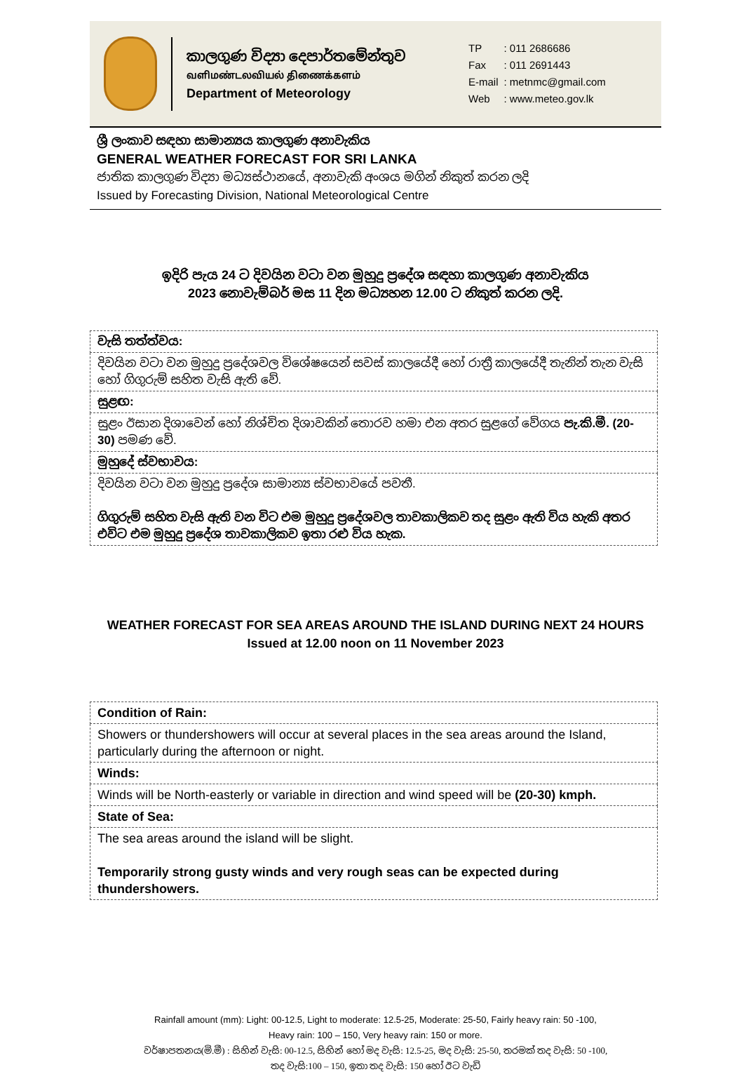කාලගුණ විද්‍යා දෙපාර්තමේන්තුව
வளிமண்டலவியல் திணைக்களம்
Department of Meteorology
| TP | : 011 2686686 |
| Fax | : 011 2691443 |
| E-mail | : metnmc@gmail.com |
| Web | : www.meteo.gov.lk |
ශ්‍රී ලංකාව සඳහා සාමාන්‍යය කාලගුණ අනාවැකිය
GENERAL WEATHER FORECAST FOR SRI LANKA
ජාතික කාලගුණ විද්‍යා මධ්‍යස්ථානයේ, අනාවැකි අංශය මගින් නිකුත් කරන ලදි
Issued by Forecasting Division, National Meteorological Centre
ඉදිරි පැය 24 ට දිවයින වටා වන මුහුදු ප්‍රදේශ සඳහා කාලගුණ අනාවැකිය
2023 නොවැම්බර් මස 11 දින මධ්‍යහන 12.00 ට නිකුත් කරන ලදි.
| වැසි තත්ත්වය: |
| දිවයින වටා වන මුහුදු ප්‍රදේශවල විශේෂයෙන් සවස් කාලයේදී හෝ රාත්‍රී කාලයේදී තැනින් තැන වැසි හෝ ගිගුරුම් සහිත වැසි ඇති වේ. |
| සුළඟ: |
| සුළං ඊසාන දිශාවෙන් හෝ නිශ්චිත දිශාවකින් තොරව හමා එන අතර සුළගේ වේගය පැ.කි.මී. (20-30) පමණ වේ. |
| මුහුදේ ස්වභාවය: |
| දිවයින වටා වන මුහුදු ප්‍රදේශ සාමාන්‍ය ස්වභාවයේ පවතී. ගිගුරුම් සහිත වැසි ඇති වන විට එම මුහුදු ප්‍රදේශවල තාවකාලිකව තද සුළං ඇති විය හැකි අතර එවිට එම මුහුදු ප්‍රදේශ තාවකාලිකව ඉතා රළු විය හැක. |
WEATHER FORECAST FOR SEA AREAS AROUND THE ISLAND DURING NEXT 24 HOURS
Issued at 12.00 noon on 11 November 2023
| Condition of Rain: |
| Showers or thundershowers will occur at several places in the sea areas around the Island, particularly during the afternoon or night. |
| Winds: |
| Winds will be North-easterly or variable in direction and wind speed will be (20-30) kmph. |
| State of Sea: |
| The sea areas around the island will be slight. Temporarily strong gusty winds and very rough seas can be expected during thundershowers. |
Rainfall amount (mm): Light: 00-12.5, Light to moderate: 12.5-25, Moderate: 25-50, Fairly heavy rain: 50 -100,
Heavy rain: 100 – 150, Very heavy rain: 150 or more.
වර්ෂාපතනය(මි.මී) : සිහින් වැසි: 00-12.5, සිහින් හෝ මද වැසි: 12.5-25, මද වැසි: 25-50, තරමක් තද වැසි: 50 -100,
තද වැසි:100 – 150, ඉතා තද වැසි: 150 හෝ ඊට වැඩි